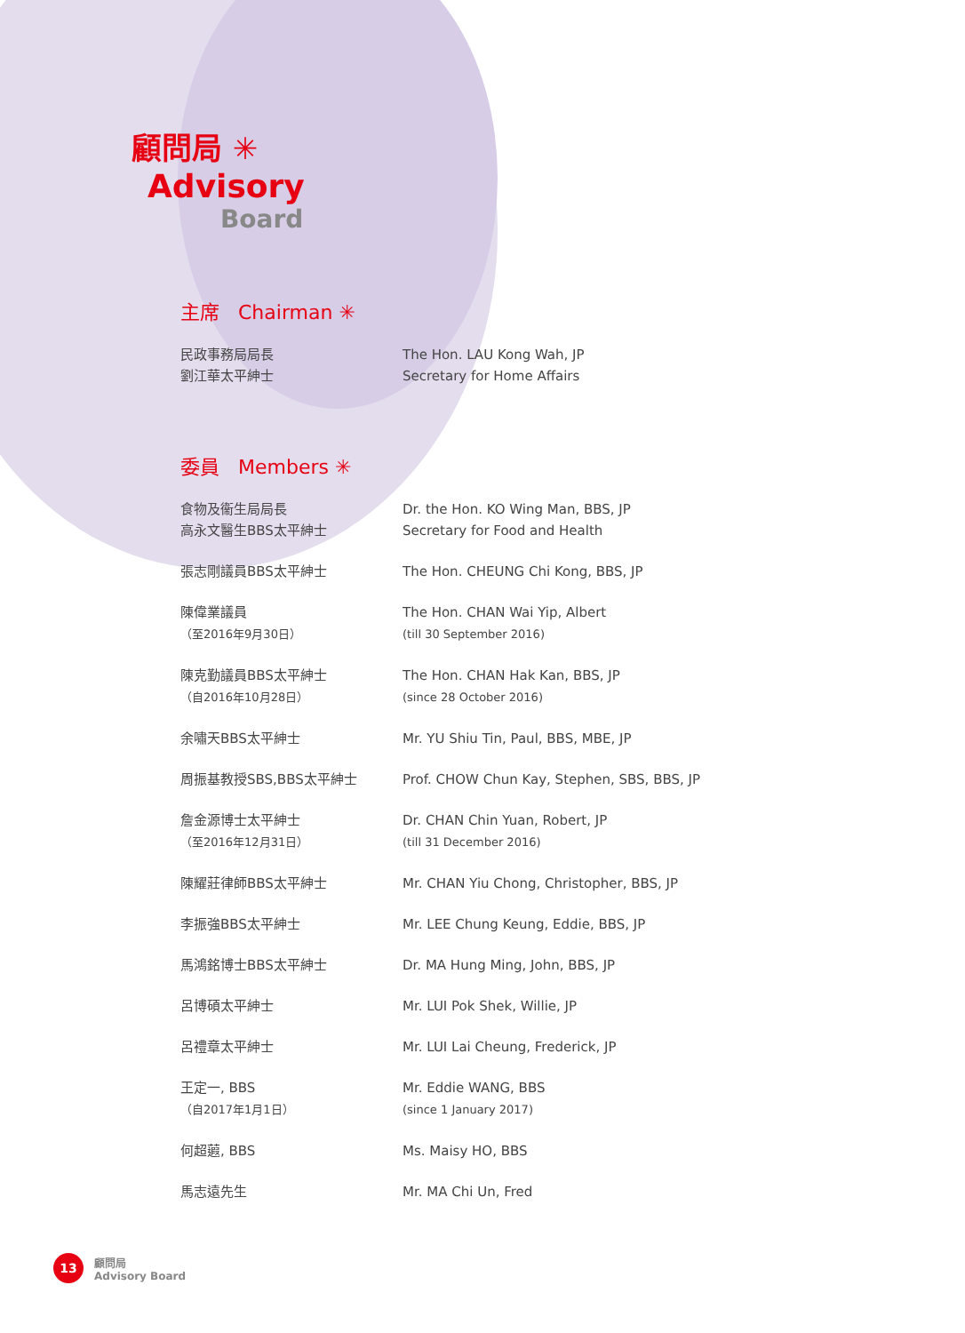顧問局 ✳
Advisory
Board
主席 Chairman ✳
民政事務局局長
劉江華太平紳士
The Hon. LAU Kong Wah, JP
Secretary for Home Affairs
委員 Members ✳
食物及衞生局局長
高永文醫生BBS太平紳士
Dr. the Hon. KO Wing Man, BBS, JP
Secretary for Food and Health
張志剛議員BBS太平紳士 The Hon. CHEUNG Chi Kong, BBS, JP
陳偉業議員
（至2016年9月30日）
The Hon. CHAN Wai Yip, Albert
(till 30 September 2016)
陳克勤議員BBS太平紳士
（自2016年10月28日）
The Hon. CHAN Hak Kan, BBS, JP
(since 28 October 2016)
余嘯天BBS太平紳士 Mr. YU Shiu Tin, Paul, BBS, MBE, JP
周振基教授SBS,BBS太平紳士 Prof. CHOW Chun Kay, Stephen, SBS, BBS, JP
詹金源博士太平紳士
（至2016年12月31日）
Dr. CHAN Chin Yuan, Robert, JP
(till 31 December 2016)
陳耀莊律師BBS太平紳士 Mr. CHAN Yiu Chong, Christopher, BBS, JP
李振強BBS太平紳士 Mr. LEE Chung Keung, Eddie, BBS, JP
馬鴻銘博士BBS太平紳士 Dr. MA Hung Ming, John, BBS, JP
呂博碩太平紳士 Mr. LUI Pok Shek, Willie, JP
呂禮章太平紳士 Mr. LUI Lai Cheung, Frederick, JP
王定一, BBS
（自2017年1月1日）
Mr. Eddie WANG, BBS
(since 1 January 2017)
何超蕸, BBS Ms. Maisy HO, BBS
馬志遠先生 Mr. MA Chi Un, Fred
13
顧問局
Advisory Board